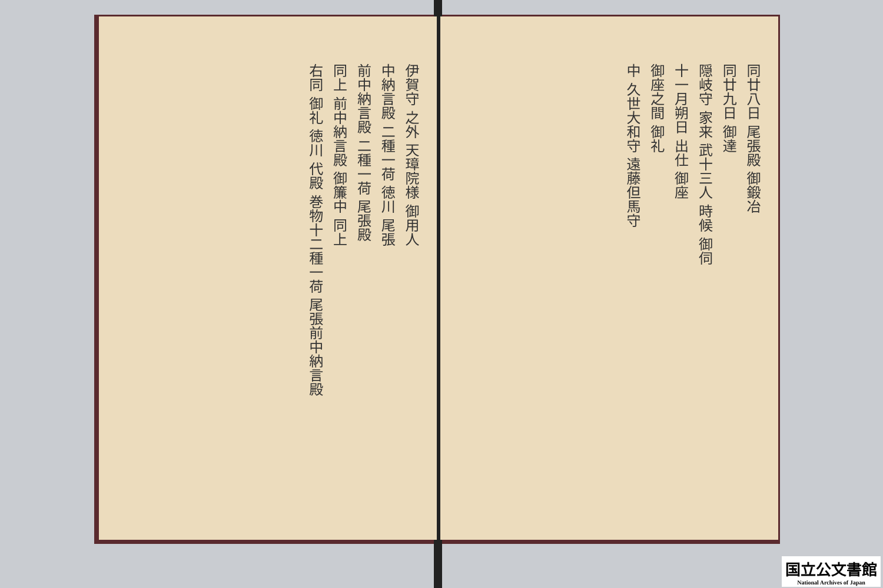伊賀守 之外 天璋院様 御用人
中納言殿 二種一荷 徳川 尾張
前中納言殿 二種一荷 尾張殿
同上 前中納言殿 御簾中 同上
右同 御礼 徳川 代殿 巻物十二種一荷 尾張前中納言殿
同廿八日 尾張殿 御鍛冶
同廿九日 御達
隠岐守 家来 武十三人 時候 御伺
十一月朔日 出仕 御座
御座之間 御礼
中 久世大和守 遠藤但馬守
国立公文書館
National Archives of Japan